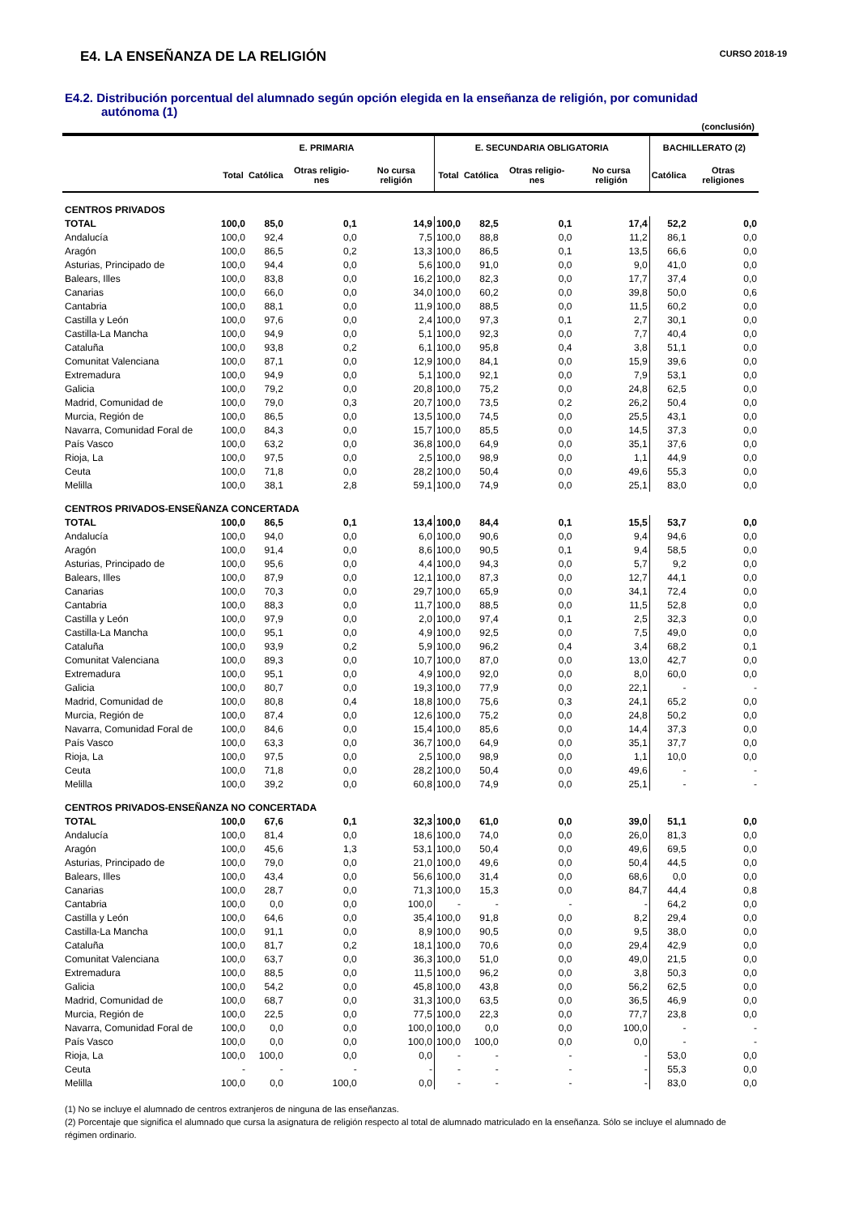E4. LA ENSEÑANZA DE LA RELIGIÓN CURSO 2018-19
E4.2. Distribución porcentual del alumnado según opción elegida en la enseñanza de religión, por comunidad autónoma (1)
(conclusión)
| | E. PRIMARIA | | | | E. SECUNDARIA OBLIGATORIA | | | | BACHILLERATO (2) | |
| --- | --- | --- | --- | --- | --- | --- | --- | --- | --- | --- |
| | Total | Católica | Otras religio-nes | No cursa religión | Total | Católica | Otras religio-nes | No cursa religión | Católica | Otras religiones |
| CENTROS PRIVADOS | | | | | | | | | | |
| TOTAL | 100,0 | 85,0 | 0,1 | 14,9 | 100,0 | 82,5 | 0,1 | 17,4 | 52,2 | 0,0 |
| Andalucía | 100,0 | 92,4 | 0,0 | 7,5 | 100,0 | 88,8 | 0,0 | 11,2 | 86,1 | 0,0 |
| Aragón | 100,0 | 86,5 | 0,2 | 13,3 | 100,0 | 86,5 | 0,1 | 13,5 | 66,6 | 0,0 |
| Asturias, Principado de | 100,0 | 94,4 | 0,0 | 5,6 | 100,0 | 91,0 | 0,0 | 9,0 | 41,0 | 0,0 |
| Balears, Illes | 100,0 | 83,8 | 0,0 | 16,2 | 100,0 | 82,3 | 0,0 | 17,7 | 37,4 | 0,0 |
| Canarias | 100,0 | 66,0 | 0,0 | 34,0 | 100,0 | 60,2 | 0,0 | 39,8 | 50,0 | 0,6 |
| Cantabria | 100,0 | 88,1 | 0,0 | 11,9 | 100,0 | 88,5 | 0,0 | 11,5 | 60,2 | 0,0 |
| Castilla y León | 100,0 | 97,6 | 0,0 | 2,4 | 100,0 | 97,3 | 0,1 | 2,7 | 30,1 | 0,0 |
| Castilla-La Mancha | 100,0 | 94,9 | 0,0 | 5,1 | 100,0 | 92,3 | 0,0 | 7,7 | 40,4 | 0,0 |
| Cataluña | 100,0 | 93,8 | 0,2 | 6,1 | 100,0 | 95,8 | 0,4 | 3,8 | 51,1 | 0,0 |
| Comunitat Valenciana | 100,0 | 87,1 | 0,0 | 12,9 | 100,0 | 84,1 | 0,0 | 15,9 | 39,6 | 0,0 |
| Extremadura | 100,0 | 94,9 | 0,0 | 5,1 | 100,0 | 92,1 | 0,0 | 7,9 | 53,1 | 0,0 |
| Galicia | 100,0 | 79,2 | 0,0 | 20,8 | 100,0 | 75,2 | 0,0 | 24,8 | 62,5 | 0,0 |
| Madrid, Comunidad de | 100,0 | 79,0 | 0,3 | 20,7 | 100,0 | 73,5 | 0,2 | 26,2 | 50,4 | 0,0 |
| Murcia, Región de | 100,0 | 86,5 | 0,0 | 13,5 | 100,0 | 74,5 | 0,0 | 25,5 | 43,1 | 0,0 |
| Navarra, Comunidad Foral de | 100,0 | 84,3 | 0,0 | 15,7 | 100,0 | 85,5 | 0,0 | 14,5 | 37,3 | 0,0 |
| País Vasco | 100,0 | 63,2 | 0,0 | 36,8 | 100,0 | 64,9 | 0,0 | 35,1 | 37,6 | 0,0 |
| Rioja, La | 100,0 | 97,5 | 0,0 | 2,5 | 100,0 | 98,9 | 0,0 | 1,1 | 44,9 | 0,0 |
| Ceuta | 100,0 | 71,8 | 0,0 | 28,2 | 100,0 | 50,4 | 0,0 | 49,6 | 55,3 | 0,0 |
| Melilla | 100,0 | 38,1 | 2,8 | 59,1 | 100,0 | 74,9 | 0,0 | 25,1 | 83,0 | 0,0 |
| CENTROS PRIVADOS-ENSEÑANZA CONCERTADA | | | | | | | | | | |
| TOTAL | 100,0 | 86,5 | 0,1 | 13,4 | 100,0 | 84,4 | 0,1 | 15,5 | 53,7 | 0,0 |
| Andalucía | 100,0 | 94,0 | 0,0 | 6,0 | 100,0 | 90,6 | 0,0 | 9,4 | 94,6 | 0,0 |
| Aragón | 100,0 | 91,4 | 0,0 | 8,6 | 100,0 | 90,5 | 0,1 | 9,4 | 58,5 | 0,0 |
| Asturias, Principado de | 100,0 | 95,6 | 0,0 | 4,4 | 100,0 | 94,3 | 0,0 | 5,7 | 9,2 | 0,0 |
| Balears, Illes | 100,0 | 87,9 | 0,0 | 12,1 | 100,0 | 87,3 | 0,0 | 12,7 | 44,1 | 0,0 |
| Canarias | 100,0 | 70,3 | 0,0 | 29,7 | 100,0 | 65,9 | 0,0 | 34,1 | 72,4 | 0,0 |
| Cantabria | 100,0 | 88,3 | 0,0 | 11,7 | 100,0 | 88,5 | 0,0 | 11,5 | 52,8 | 0,0 |
| Castilla y León | 100,0 | 97,9 | 0,0 | 2,0 | 100,0 | 97,4 | 0,1 | 2,5 | 32,3 | 0,0 |
| Castilla-La Mancha | 100,0 | 95,1 | 0,0 | 4,9 | 100,0 | 92,5 | 0,0 | 7,5 | 49,0 | 0,0 |
| Cataluña | 100,0 | 93,9 | 0,2 | 5,9 | 100,0 | 96,2 | 0,4 | 3,4 | 68,2 | 0,1 |
| Comunitat Valenciana | 100,0 | 89,3 | 0,0 | 10,7 | 100,0 | 87,0 | 0,0 | 13,0 | 42,7 | 0,0 |
| Extremadura | 100,0 | 95,1 | 0,0 | 4,9 | 100,0 | 92,0 | 0,0 | 8,0 | 60,0 | 0,0 |
| Galicia | 100,0 | 80,7 | 0,0 | 19,3 | 100,0 | 77,9 | 0,0 | 22,1 | - | - |
| Madrid, Comunidad de | 100,0 | 80,8 | 0,4 | 18,8 | 100,0 | 75,6 | 0,3 | 24,1 | 65,2 | 0,0 |
| Murcia, Región de | 100,0 | 87,4 | 0,0 | 12,6 | 100,0 | 75,2 | 0,0 | 24,8 | 50,2 | 0,0 |
| Navarra, Comunidad Foral de | 100,0 | 84,6 | 0,0 | 15,4 | 100,0 | 85,6 | 0,0 | 14,4 | 37,3 | 0,0 |
| País Vasco | 100,0 | 63,3 | 0,0 | 36,7 | 100,0 | 64,9 | 0,0 | 35,1 | 37,7 | 0,0 |
| Rioja, La | 100,0 | 97,5 | 0,0 | 2,5 | 100,0 | 98,9 | 0,0 | 1,1 | 10,0 | 0,0 |
| Ceuta | 100,0 | 71,8 | 0,0 | 28,2 | 100,0 | 50,4 | 0,0 | 49,6 | - | - |
| Melilla | 100,0 | 39,2 | 0,0 | 60,8 | 100,0 | 74,9 | 0,0 | 25,1 | - | - |
| CENTROS PRIVADOS-ENSEÑANZA NO CONCERTADA | | | | | | | | | | |
| TOTAL | 100,0 | 67,6 | 0,1 | 32,3 | 100,0 | 61,0 | 0,0 | 39,0 | 51,1 | 0,0 |
| Andalucía | 100,0 | 81,4 | 0,0 | 18,6 | 100,0 | 74,0 | 0,0 | 26,0 | 81,3 | 0,0 |
| Aragón | 100,0 | 45,6 | 1,3 | 53,1 | 100,0 | 50,4 | 0,0 | 49,6 | 69,5 | 0,0 |
| Asturias, Principado de | 100,0 | 79,0 | 0,0 | 21,0 | 100,0 | 49,6 | 0,0 | 50,4 | 44,5 | 0,0 |
| Balears, Illes | 100,0 | 43,4 | 0,0 | 56,6 | 100,0 | 31,4 | 0,0 | 68,6 | 0,0 | 0,0 |
| Canarias | 100,0 | 28,7 | 0,0 | 71,3 | 100,0 | 15,3 | 0,0 | 84,7 | 44,4 | 0,8 |
| Cantabria | 100,0 | 0,0 | 0,0 | 100,0 | - | - | - | - | 64,2 | 0,0 |
| Castilla y León | 100,0 | 64,6 | 0,0 | 35,4 | 100,0 | 91,8 | 0,0 | 8,2 | 29,4 | 0,0 |
| Castilla-La Mancha | 100,0 | 91,1 | 0,0 | 8,9 | 100,0 | 90,5 | 0,0 | 9,5 | 38,0 | 0,0 |
| Cataluña | 100,0 | 81,7 | 0,2 | 18,1 | 100,0 | 70,6 | 0,0 | 29,4 | 42,9 | 0,0 |
| Comunitat Valenciana | 100,0 | 63,7 | 0,0 | 36,3 | 100,0 | 51,0 | 0,0 | 49,0 | 21,5 | 0,0 |
| Extremadura | 100,0 | 88,5 | 0,0 | 11,5 | 100,0 | 96,2 | 0,0 | 3,8 | 50,3 | 0,0 |
| Galicia | 100,0 | 54,2 | 0,0 | 45,8 | 100,0 | 43,8 | 0,0 | 56,2 | 62,5 | 0,0 |
| Madrid, Comunidad de | 100,0 | 68,7 | 0,0 | 31,3 | 100,0 | 63,5 | 0,0 | 36,5 | 46,9 | 0,0 |
| Murcia, Región de | 100,0 | 22,5 | 0,0 | 77,5 | 100,0 | 22,3 | 0,0 | 77,7 | 23,8 | 0,0 |
| Navarra, Comunidad Foral de | 100,0 | 0,0 | 0,0 | 100,0 | 100,0 | 0,0 | 0,0 | 100,0 | - | - |
| País Vasco | 100,0 | 0,0 | 0,0 | 100,0 | 100,0 | 100,0 | 0,0 | 0,0 | - | - |
| Rioja, La | 100,0 | 100,0 | 0,0 | 0,0 | - | - | - | - | 53,0 | 0,0 |
| Ceuta | - | - | - | - | - | - | - | - | 55,3 | 0,0 |
| Melilla | 100,0 | 0,0 | 100,0 | 0,0 | - | - | - | - | 83,0 | 0,0 |
(1) No se incluye el alumnado de centros extranjeros de ninguna de las enseñanzas.
(2) Porcentaje que significa el alumnado que cursa la asignatura de religión respecto al total de alumnado matriculado en la enseñanza. Sólo se incluye el alumnado de régimen ordinario.